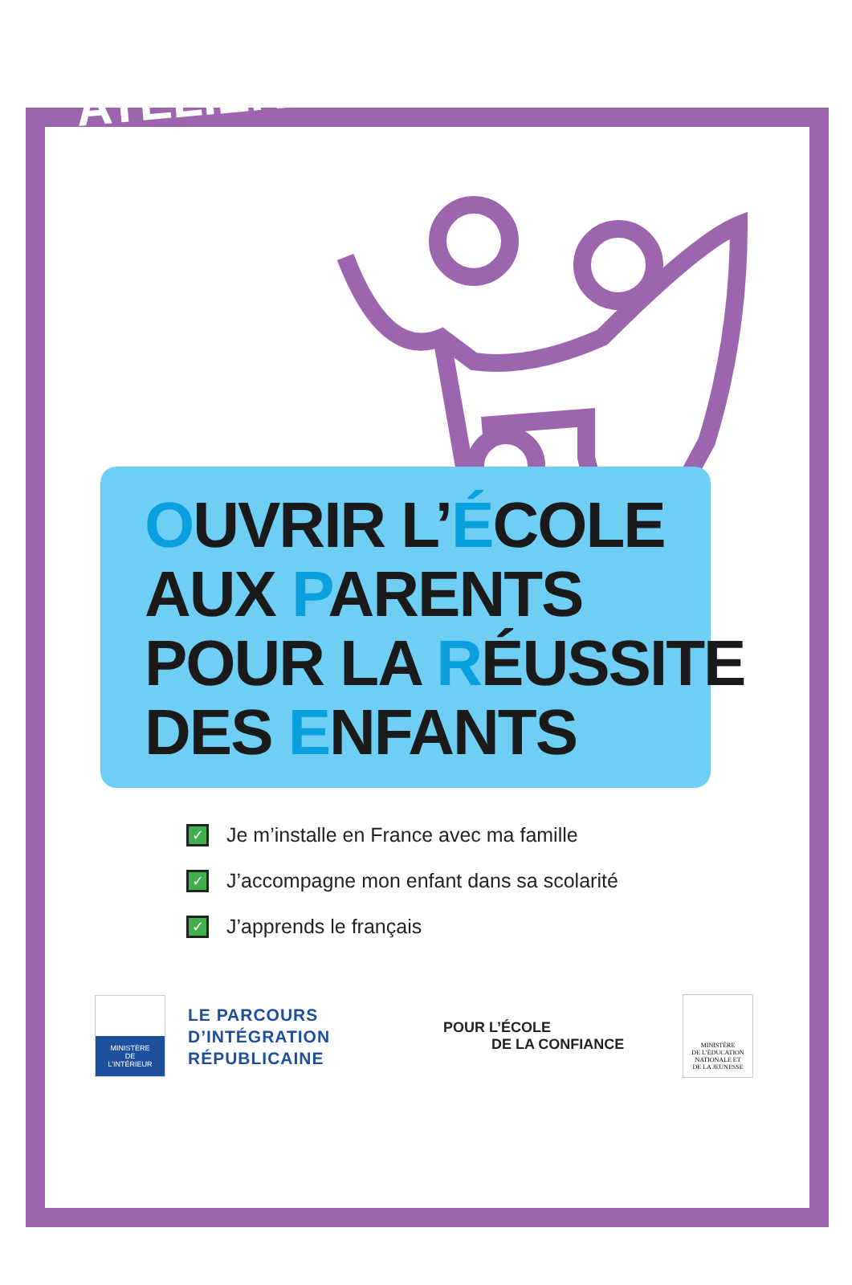ATELIERS
OUVRIR L’ÉCOLE
AUX PARENTS
POUR LA RÉUSSITE
DES ENFANTS
✓ Je m’installe en France avec ma famille
✓ J’accompagne mon enfant dans sa scolarité
✓ J’apprends le français
MINISTÈRE
DE
L’INTÉRIEUR
LE PARCOURS
D’INTÉGRATION
RÉPUBLICAINE
POUR L’ÉCOLE
DE LA CONFIANCE
MINISTÈRE
DE L’ÉDUCATION
NATIONALE ET
DE LA JEUNESSE